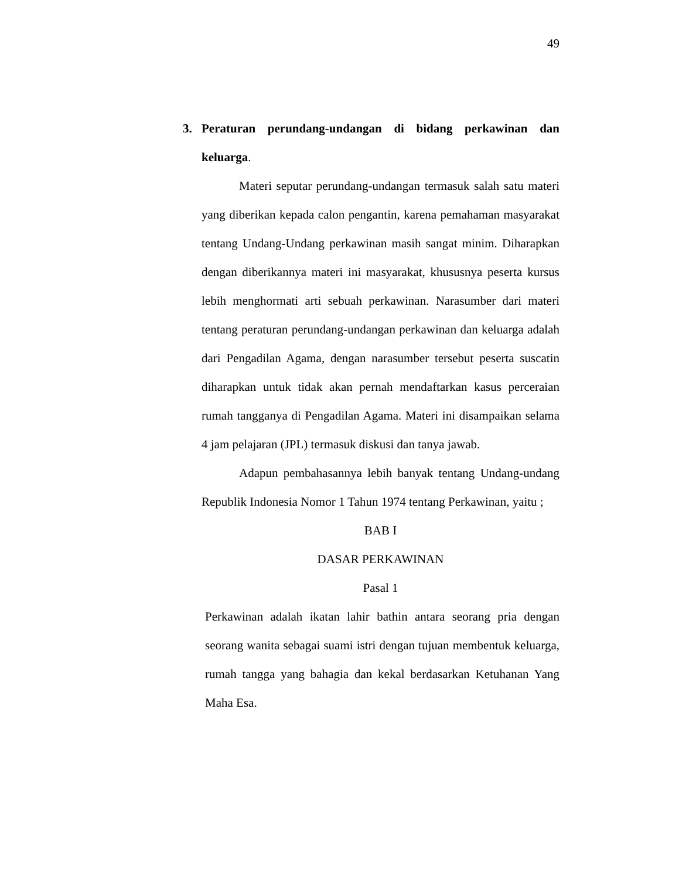49
3. Peraturan perundang-undangan di bidang perkawinan dan keluarga.
Materi seputar perundang-undangan termasuk salah satu materi yang diberikan kepada calon pengantin, karena pemahaman masyarakat tentang Undang-Undang perkawinan masih sangat minim. Diharapkan dengan diberikannya materi ini masyarakat, khususnya peserta kursus lebih menghormati arti sebuah perkawinan. Narasumber dari materi tentang peraturan perundang-undangan perkawinan dan keluarga adalah dari Pengadilan Agama, dengan narasumber tersebut peserta suscatin diharapkan untuk tidak akan pernah mendaftarkan kasus perceraian rumah tangganya di Pengadilan Agama. Materi ini disampaikan selama 4 jam pelajaran (JPL) termasuk diskusi dan tanya jawab.
Adapun pembahasannya lebih banyak tentang Undang-undang Republik Indonesia Nomor 1 Tahun 1974 tentang Perkawinan, yaitu ;
BAB I
DASAR PERKAWINAN
Pasal 1
Perkawinan adalah ikatan lahir bathin antara seorang pria dengan seorang wanita sebagai suami istri dengan tujuan membentuk keluarga, rumah tangga yang bahagia dan kekal berdasarkan Ketuhanan Yang Maha Esa.